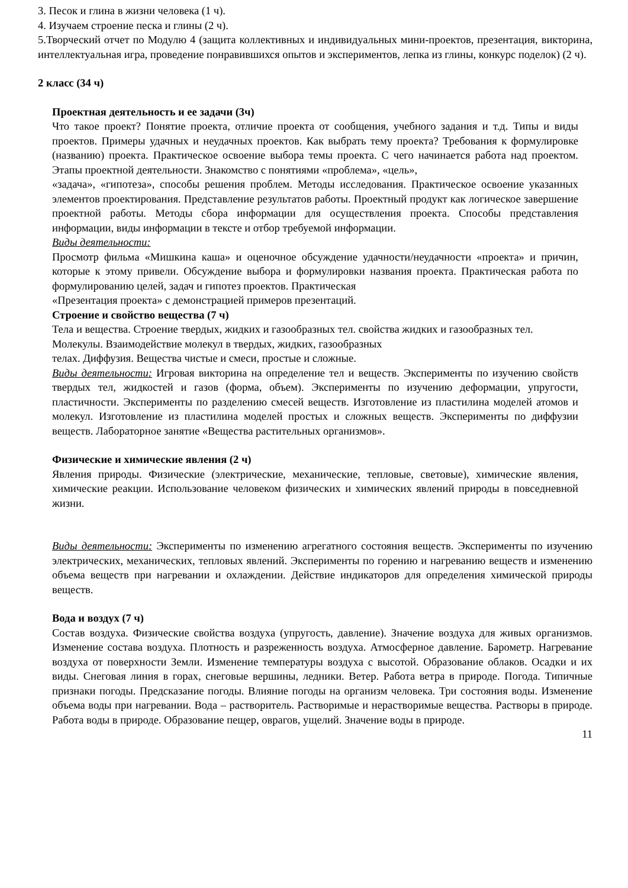3. Песок и глина в жизни человека (1 ч).
4. Изучаем строение песка и глины (2 ч).
5.Творческий отчет по Модулю 4 (защита коллективных и индивидуальных мини-проектов, презентация, викторина, интеллектуальная игра, проведение понравившихся опытов и экспериментов, лепка из глины, конкурс поделок) (2 ч).
2 класс (34 ч)
Проектная деятельность и ее задачи (3ч)
Что такое проект? Понятие проекта, отличие проекта от сообщения, учебного задания и т.д. Типы и виды проектов. Примеры удачных и неудачных проектов. Как выбрать тему проекта? Требования к формулировке (названию) проекта. Практическое освоение выбора темы проекта. С чего начинается работа над проектом. Этапы проектной деятельности. Знакомство с понятиями «проблема», «цель»,
«задача», «гипотеза», способы решения проблем. Методы исследования. Практическое освоение указанных элементов проектирования. Представление результатов работы. Проектный продукт как логическое завершение проектной работы. Методы сбора информации для осуществления проекта. Способы представления информации, виды информации в тексте и отбор требуемой информации.
Виды деятельности:
Просмотр фильма «Мишкина каша» и оценочное обсуждение удачности/неудачности «проекта» и причин, которые к этому привели. Обсуждение выбора и формулировки названия проекта. Практическая работа по формулированию целей, задач и гипотез проектов. Практическая
«Презентация проекта» с демонстрацией примеров презентаций.
Строение и свойство вещества (7 ч)
Тела и вещества. Строение твердых, жидких и газообразных тел. свойства жидких и газообразных тел.
Молекулы. Взаимодействие молекул в твердых, жидких, газообразных
телах. Диффузия. Вещества чистые и смеси, простые и сложные.
Виды деятельности: Игровая викторина на определение тел и веществ. Эксперименты по изучению свойств твердых тел, жидкостей и газов (форма, объем). Эксперименты по изучению деформации, упругости, пластичности. Эксперименты по разделению смесей веществ. Изготовление из пластилина моделей атомов и молекул. Изготовление из пластилина моделей простых и сложных веществ. Эксперименты по диффузии веществ. Лабораторное занятие «Вещества растительных организмов».
Физические и химические явления (2 ч)
Явления природы. Физические (электрические, механические, тепловые, световые), химические явления, химические реакции. Использование человеком физических и химических явлений природы в повседневной жизни.
Виды деятельности: Эксперименты по изменению агрегатного состояния веществ. Эксперименты по изучению электрических, механических, тепловых явлений. Эксперименты по горению и нагреванию веществ и изменению объема веществ при нагревании и охлаждении. Действие индикаторов для определения химической природы веществ.
Вода и воздух (7 ч)
Состав воздуха. Физические свойства воздуха (упругость, давление). Значение воздуха для живых организмов. Изменение состава воздуха. Плотность и разреженность воздуха. Атмосферное давление. Барометр. Нагревание воздуха от поверхности Земли. Изменение температуры воздуха с высотой. Образование облаков. Осадки и их виды. Снеговая линия в горах, снеговые вершины, ледники. Ветер. Работа ветра в природе. Погода. Типичные признаки погоды. Предсказание погоды. Влияние погоды на организм человека. Три состояния воды. Изменение объема воды при нагревании. Вода – растворитель. Растворимые и нерастворимые вещества. Растворы в природе. Работа воды в природе. Образование пещер, оврагов, ущелий. Значение воды в природе.
11